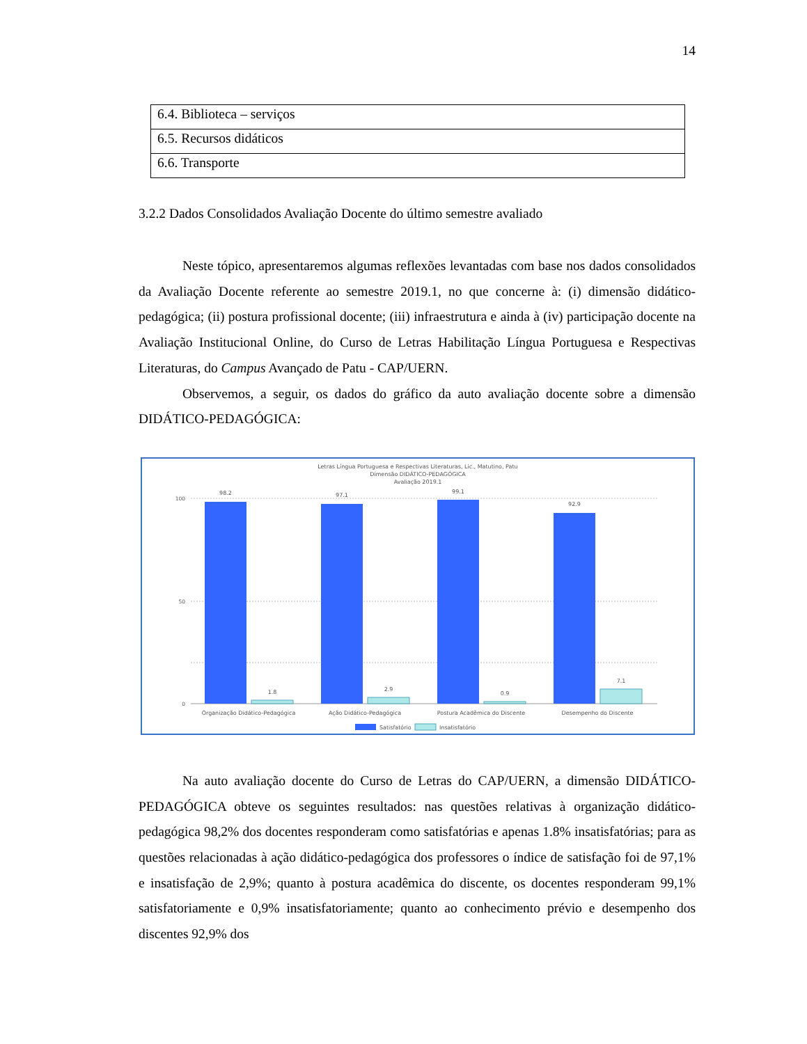14
| 6.4. Biblioteca – serviços |
| 6.5. Recursos didáticos |
| 6.6. Transporte |
3.2.2 Dados Consolidados Avaliação Docente do último semestre avaliado
Neste tópico, apresentaremos algumas reflexões levantadas com base nos dados consolidados da Avaliação Docente referente ao semestre 2019.1, no que concerne à: (i) dimensão didático-pedagógica; (ii) postura profissional docente; (iii) infraestrutura e ainda à (iv) participação docente na Avaliação Institucional Online, do Curso de Letras Habilitação Língua Portuguesa e Respectivas Literaturas, do Campus Avançado de Patu - CAP/UERN.
Observemos, a seguir, os dados do gráfico da auto avaliação docente sobre a dimensão DIDÁTICO-PEDAGÓGICA:
Letras Língua Portuguesa e Respectivas Literaturas, Lic., Matutino, Patu
Dimensão DIDÁTICO-PEDAGÓGICA
Avaliação 2019.1
0
100
50
98.2
97.1
99.1
92.9
1.8
2.9
0.9
7.1
Organização Didático-Pedagógica
Ação Didático-Pedagógica
Postura Acadêmica do Discente
Desempenho do Discente
Satisfatório
Insatisfatório
Na auto avaliação docente do Curso de Letras do CAP/UERN, a dimensão DIDÁTICO-PEDAGÓGICA obteve os seguintes resultados: nas questões relativas à organização didático-pedagógica 98,2% dos docentes responderam como satisfatórias e apenas 1.8% insatisfatórias; para as questões relacionadas à ação didático-pedagógica dos professores o índice de satisfação foi de 97,1% e insatisfação de 2,9%; quanto à postura acadêmica do discente, os docentes responderam 99,1% satisfatoriamente e 0,9% insatisfatoriamente; quanto ao conhecimento prévio e desempenho dos discentes 92,9% dos